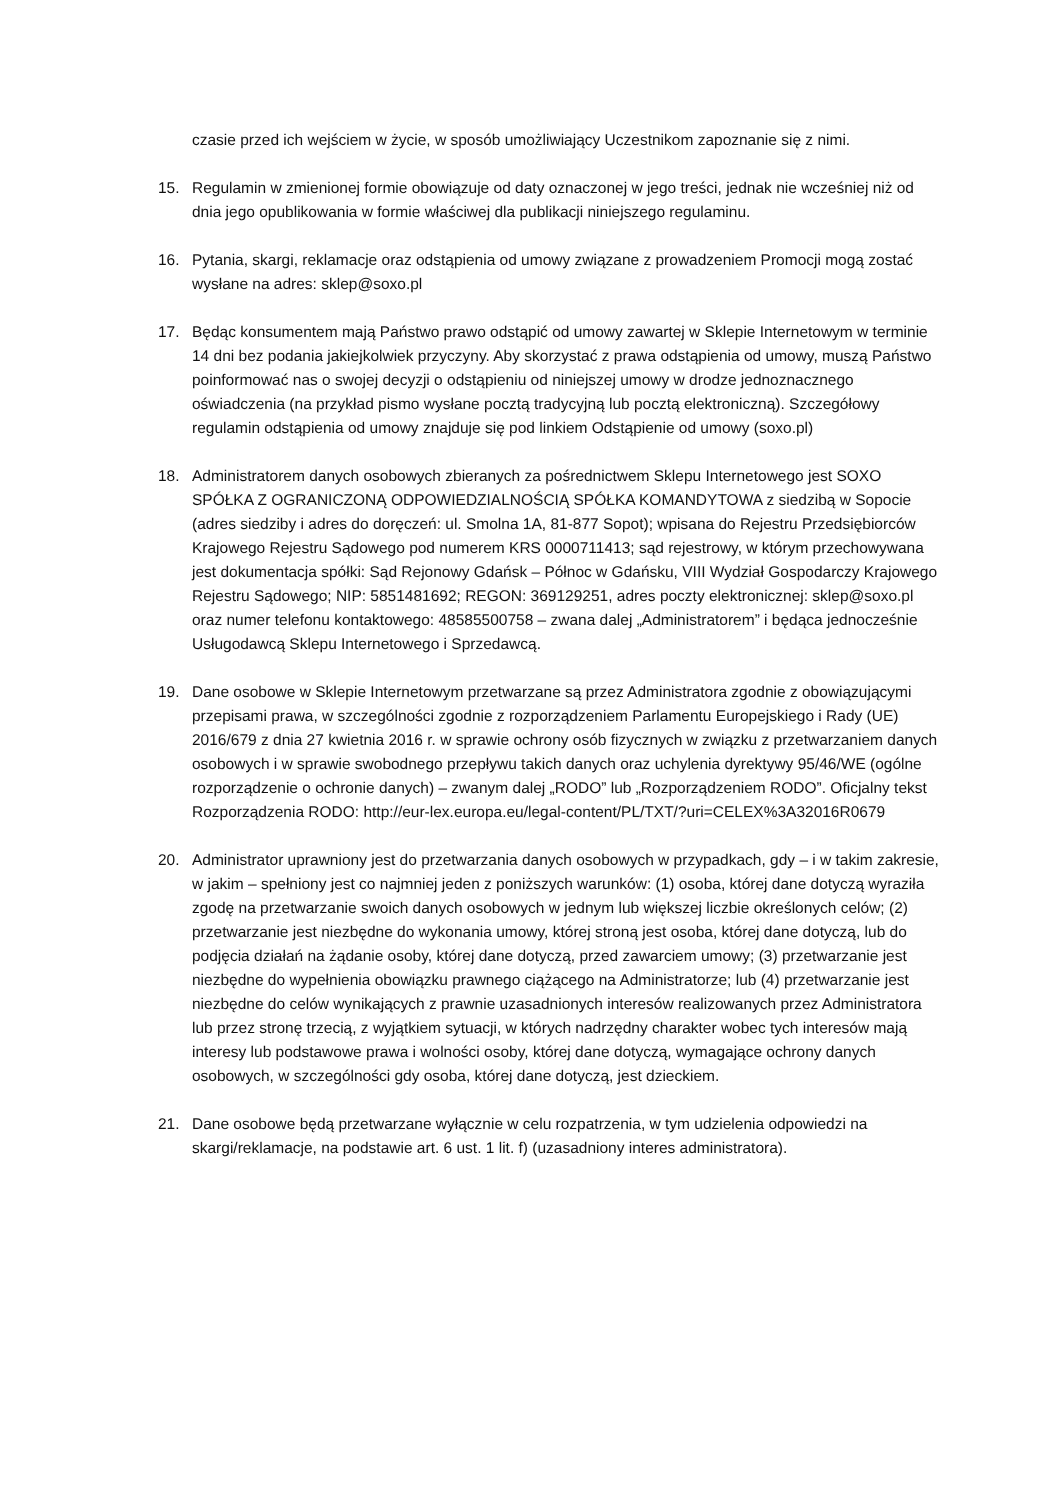czasie przed ich wejściem w życie, w sposób umożliwiający Uczestnikom zapoznanie się z nimi.
15. Regulamin w zmienionej formie obowiązuje od daty oznaczonej w jego treści, jednak nie wcześniej niż od dnia jego opublikowania w formie właściwej dla publikacji niniejszego regulaminu.
16. Pytania, skargi, reklamacje oraz odstąpienia od umowy związane z prowadzeniem Promocji mogą zostać wysłane na adres: sklep@soxo.pl
17. Będąc konsumentem mają Państwo prawo odstąpić od umowy zawartej w Sklepie Internetowym w terminie 14 dni bez podania jakiejkolwiek przyczyny. Aby skorzystać z prawa odstąpienia od umowy, muszą Państwo poinformować nas o swojej decyzji o odstąpieniu od niniejszej umowy w drodze jednoznacznego oświadczenia (na przykład pismo wysłane pocztą tradycyjną lub pocztą elektroniczną). Szczegółowy regulamin odstąpienia od umowy znajduje się pod linkiem Odstąpienie od umowy (soxo.pl)
18. Administratorem danych osobowych zbieranych za pośrednictwem Sklepu Internetowego jest SOXO SPÓŁKA Z OGRANICZONĄ ODPOWIEDZIALNOŚCIĄ SPÓŁKA KOMANDYTOWA z siedzibą w Sopocie (adres siedziby i adres do doręczeń: ul. Smolna 1A, 81-877 Sopot); wpisana do Rejestru Przedsiębiorców Krajowego Rejestru Sądowego pod numerem KRS 0000711413; sąd rejestrowy, w którym przechowywana jest dokumentacja spółki: Sąd Rejonowy Gdańsk – Północ w Gdańsku, VIII Wydział Gospodarczy Krajowego Rejestru Sądowego; NIP: 5851481692; REGON: 369129251, adres poczty elektronicznej: sklep@soxo.pl oraz numer telefonu kontaktowego: 48585500758 – zwana dalej „Administratorem” i będąca jednocześnie Usługodawcą Sklepu Internetowego i Sprzedawcą.
19. Dane osobowe w Sklepie Internetowym przetwarzane są przez Administratora zgodnie z obowiązującymi przepisami prawa, w szczególności zgodnie z rozporządzeniem Parlamentu Europejskiego i Rady (UE) 2016/679 z dnia 27 kwietnia 2016 r. w sprawie ochrony osób fizycznych w związku z przetwarzaniem danych osobowych i w sprawie swobodnego przepływu takich danych oraz uchylenia dyrektywy 95/46/WE (ogólne rozporządzenie o ochronie danych) – zwanym dalej „RODO” lub „Rozporządzeniem RODO”. Oficjalny tekst Rozporządzenia RODO: http://eur-lex.europa.eu/legal-content/PL/TXT/?uri=CELEX%3A32016R0679
20. Administrator uprawniony jest do przetwarzania danych osobowych w przypadkach, gdy – i w takim zakresie, w jakim – spełniony jest co najmniej jeden z poniższych warunków: (1) osoba, której dane dotyczą wyraziła zgodę na przetwarzanie swoich danych osobowych w jednym lub większej liczbie określonych celów; (2) przetwarzanie jest niezbędne do wykonania umowy, której stroną jest osoba, której dane dotyczą, lub do podjęcia działań na żądanie osoby, której dane dotyczą, przed zawarciem umowy; (3) przetwarzanie jest niezbędne do wypełnienia obowiązku prawnego ciążącego na Administratorze; lub (4) przetwarzanie jest niezbędne do celów wynikających z prawnie uzasadnionych interesów realizowanych przez Administratora lub przez stronę trzecią, z wyjątkiem sytuacji, w których nadrzędny charakter wobec tych interesów mają interesy lub podstawowe prawa i wolności osoby, której dane dotyczą, wymagające ochrony danych osobowych, w szczególności gdy osoba, której dane dotyczą, jest dzieckiem.
21. Dane osobowe będą przetwarzane wyłącznie w celu rozpatrzenia, w tym udzielenia odpowiedzi na skargi/reklamacje, na podstawie art. 6 ust. 1 lit. f) (uzasadniony interes administratora).